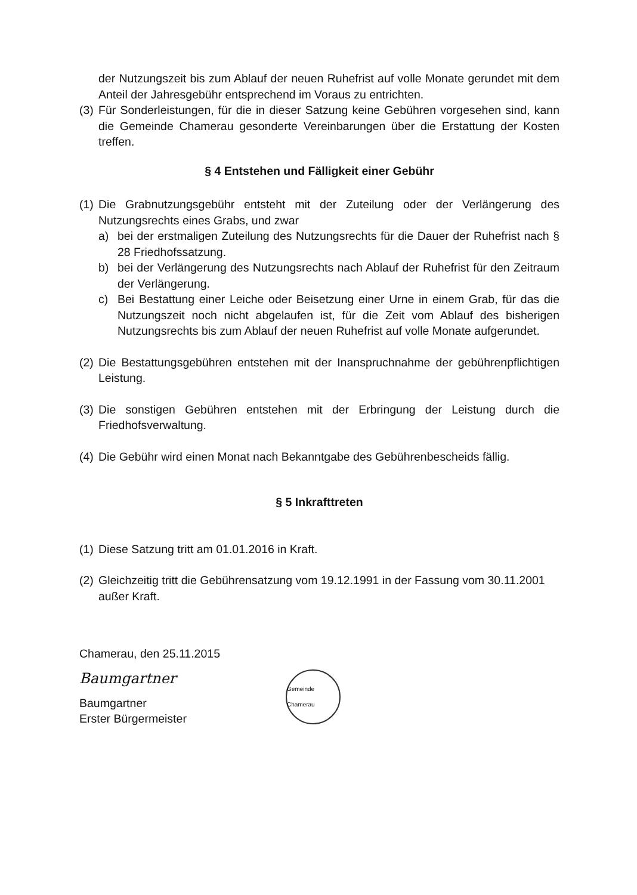der Nutzungszeit bis zum Ablauf der neuen Ruhefrist auf volle Monate gerundet mit dem Anteil der Jahresgebühr entsprechend im Voraus zu entrichten.
(3) Für Sonderleistungen, für die in dieser Satzung keine Gebühren vorgesehen sind, kann die Gemeinde Chamerau gesonderte Vereinbarungen über die Erstattung der Kosten treffen.
§ 4 Entstehen und Fälligkeit einer Gebühr
(1) Die Grabnutzungsgebühr entsteht mit der Zuteilung oder der Verlängerung des Nutzungsrechts eines Grabs, und zwar
a) bei der erstmaligen Zuteilung des Nutzungsrechts für die Dauer der Ruhefrist nach § 28 Friedhofssatzung.
b) bei der Verlängerung des Nutzungsrechts nach Ablauf der Ruhefrist für den Zeitraum der Verlängerung.
c) Bei Bestattung einer Leiche oder Beisetzung einer Urne in einem Grab, für das die Nutzungszeit noch nicht abgelaufen ist, für die Zeit vom Ablauf des bisherigen Nutzungsrechts bis zum Ablauf der neuen Ruhefrist auf volle Monate aufgerundet.
(2) Die Bestattungsgebühren entstehen mit der Inanspruchnahme der gebührenpflichtigen Leistung.
(3) Die sonstigen Gebühren entstehen mit der Erbringung der Leistung durch die Friedhofsverwaltung.
(4) Die Gebühr wird einen Monat nach Bekanntgabe des Gebührenbescheids fällig.
§ 5 Inkrafttreten
(1) Diese Satzung tritt am 01.01.2016 in Kraft.
(2) Gleichzeitig tritt die Gebührensatzung vom 19.12.1991 in der Fassung vom 30.11.2001 außer Kraft.
Chamerau, den 25.11.2015
Baumgartner
Baumgartner
Erster Bürgermeister
Gemeinde Chamerau